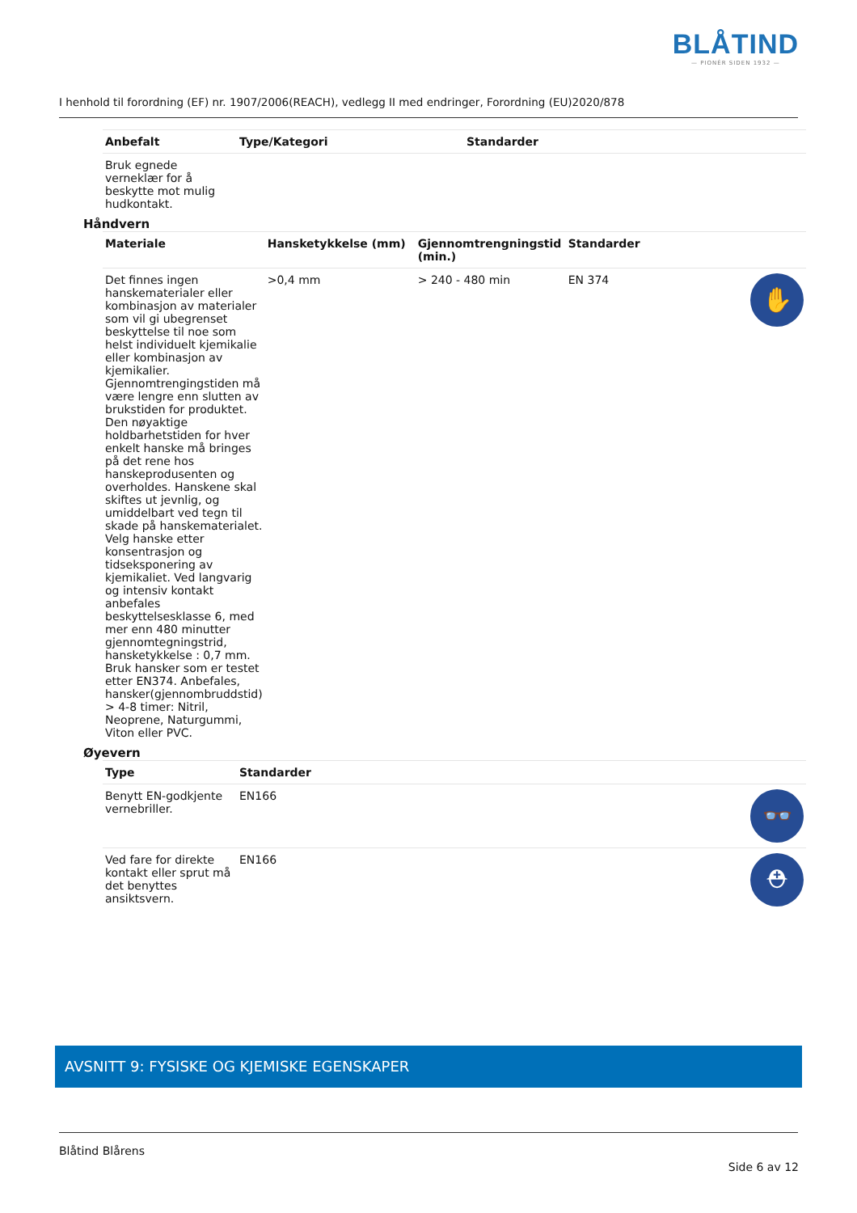BLÅTIND
— PIONÉR SIDEN 1932 —
I henhold til forordning (EF) nr. 1907/2006(REACH), vedlegg II med endringer, Forordning (EU)2020/878
| Anbefalt | Type/Kategori | Standarder |
| --- | --- | --- |
| Bruk egnede verneklær for å beskytte mot mulig hudkontakt. | | |
Håndvern
| Materiale | Hansketykkelse (mm) | Gjennomtrengningstid (min.) | Standarder | |
| --- | --- | --- | --- | --- |
| Det finnes ingen hanskematerialer eller kombinasjon av materialer som vil gi ubegrenset beskyttelse til noe som helst individuelt kjemikalie eller kombinasjon av kjemikalier. Gjennomtrengingstiden må være lengre enn slutten av brukstiden for produktet. Den nøyaktige holdbarhetstiden for hver enkelt hanske må bringes på det rene hos hanskeprodusenten og overholdes. Hanskene skal skiftes ut jevnlig, og umiddelbart ved tegn til skade på hanskematerialet. Velg hanske etter konsentrasjon og tidseksponering av kjemikaliet. Ved langvarig og intensiv kontakt anbefales beskyttelsesklasse 6, med mer enn 480 minutter gjennomtegningstrid, hansketykkelse : 0,7 mm. Bruk hansker som er testet etter EN374. Anbefales, hansker(gjennombruddstid) > 4-8 timer: Nitril, Neoprene, Naturgummi, Viton eller PVC. | >0,4 mm | > 240 - 480 min | EN 374 | ✋ |
Øyevern
| Type | Standarder | |
| --- | --- | --- |
| Benytt EN-godkjente vernebriller. | EN166 | 👓 |
| Ved fare for direkte kontakt eller sprut må det benyttes ansiktsvern. | EN166 | ⛑ |
AVSNITT 9: FYSISKE OG KJEMISKE EGENSKAPER
Blåtind Blårens
Side 6 av 12